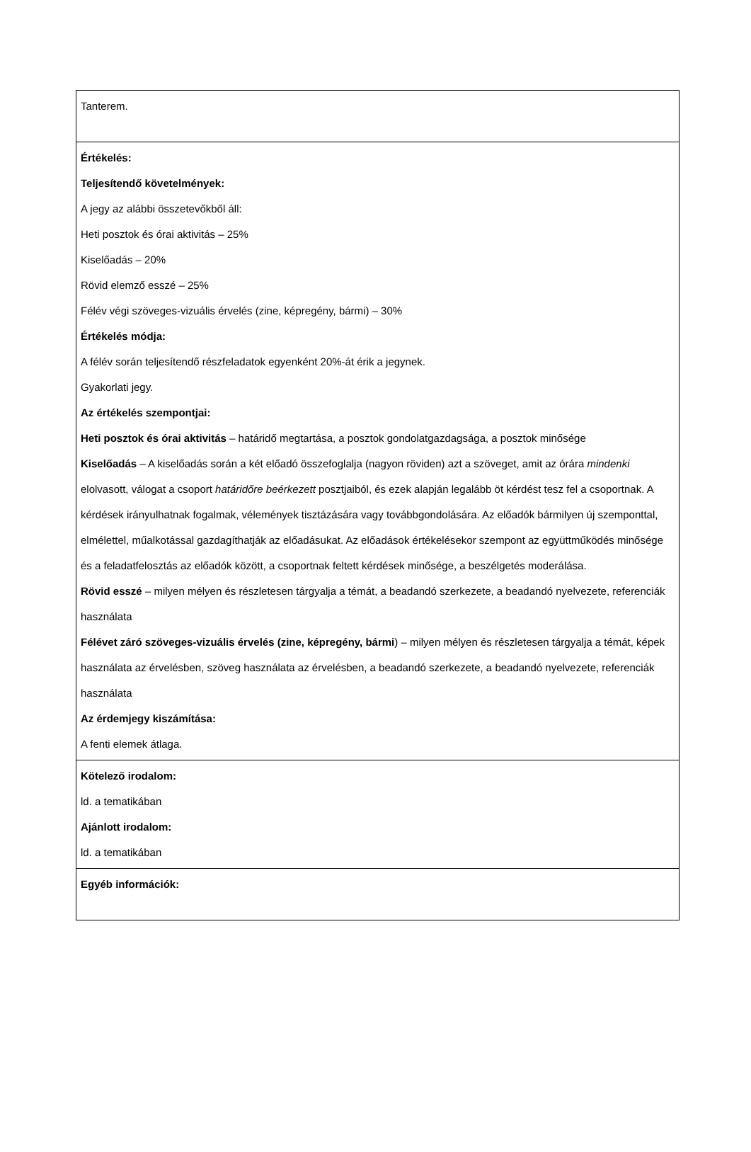| Tanterem. |
| Értékelés: Teljesítendő követelmények: A jegy az alábbi összetevőkből áll: Heti posztok és órai aktivitás – 25% Kiselőadás – 20% Rövid elemző esszé – 25% Félév végi szöveges-vizuális érvelés (zine, képregény, bármi) – 30% Értékelés módja: A félév során teljesítendő részfeladatok egyenként 20%-át érik a jegynek. Gyakorlati jegy. Az értékelés szempontjai: Heti posztok és órai aktivitás – határidő megtartása, a posztok gondolatgazdagsága, a posztok minősége Kiselőadás – A kiselőadás során a két előadó összefoglalja (nagyon röviden) azt a szöveget, amit az órára mindenki elolvasott, válogat a csoport határidőre beérkezett posztjaiból, és ezek alapján legalább öt kérdést tesz fel a csoportnak. A kérdések irányulhatnak fogalmak, vélemények tisztázására vagy továbbgondolására. Az előadók bármilyen új szemponttal, elmélettel, műalkotással gazdagíthatják az előadásukat. Az előadások értékelésekor szempont az együttműködés minősége és a feladatfelosztás az előadók között, a csoportnak feltett kérdések minősége, a beszélgetés moderálása. Rövid esszé – milyen mélyen és részletesen tárgyalja a témát, a beadandó szerkezete, a beadandó nyelvezete, referenciák használata Félévet záró szöveges-vizuális érvelés (zine, képregény, bármi ) – milyen mélyen és részletesen tárgyalja a témát, képek használata az érvelésben, szöveg használata az érvelésben, a beadandó szerkezete, a beadandó nyelvezete, referenciák használata Az érdemjegy kiszámítása: A fenti elemek átlaga. |
| Kötelező irodalom: ld. a tematikában Ajánlott irodalom: ld. a tematikában |
| Egyéb információk: |